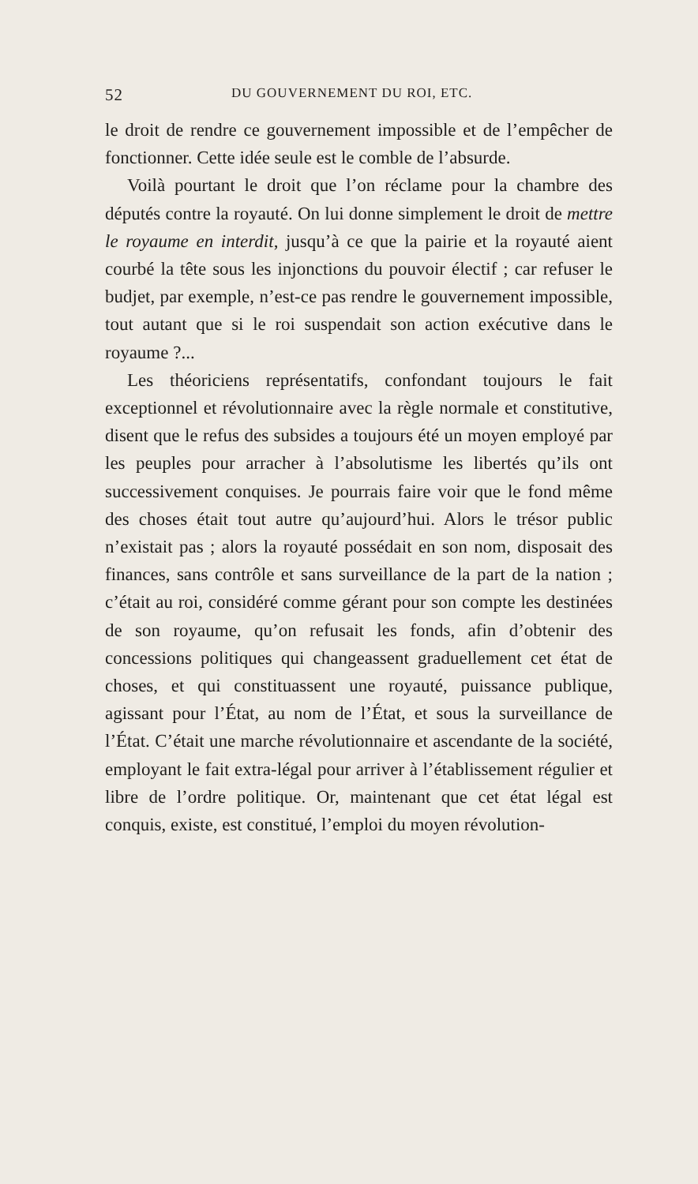52 DU GOUVERNEMENT DU ROI, ETC.
le droit de rendre ce gouvernement impossible et de l’empêcher de fonctionner. Cette idée seule est le comble de l’absurde.
Voilà pourtant le droit que l’on réclame pour la chambre des députés contre la royauté. On lui donne simplement le droit de mettre le royaume en interdit, jusqu’à ce que la pairie et la royauté aient courbé la tête sous les injonctions du pouvoir électif ; car refuser le budjet, par exemple, n’est-ce pas rendre le gouvernement impossible, tout autant que si le roi suspendait son action exécutive dans le royaume ?...
Les théoriciens représentatifs, confondant toujours le fait exceptionnel et révolutionnaire avec la règle normale et constitutive, disent que le refus des subsides a toujours été un moyen employé par les peuples pour arracher à l’absolutisme les libertés qu’ils ont successivement conquises. Je pourrais faire voir que le fond même des choses était tout autre qu’aujourd’hui. Alors le trésor public n’existait pas ; alors la royauté possédait en son nom, disposait des finances, sans contrôle et sans surveillance de la part de la nation ; c’était au roi, considéré comme gérant pour son compte les destinées de son royaume, qu’on refusait les fonds, afin d’obtenir des concessions politiques qui changeassent graduellement cet état de choses, et qui constituassent une royauté, puissance publique, agissant pour l’État, au nom de l’État, et sous la surveillance de l’État. C’était une marche révolutionnaire et ascendante de la société, employant le fait extra-légal pour arriver à l’établissement régulier et libre de l’ordre politique. Or, maintenant que cet état légal est conquis, existe, est constitué, l’emploi du moyen révolution-